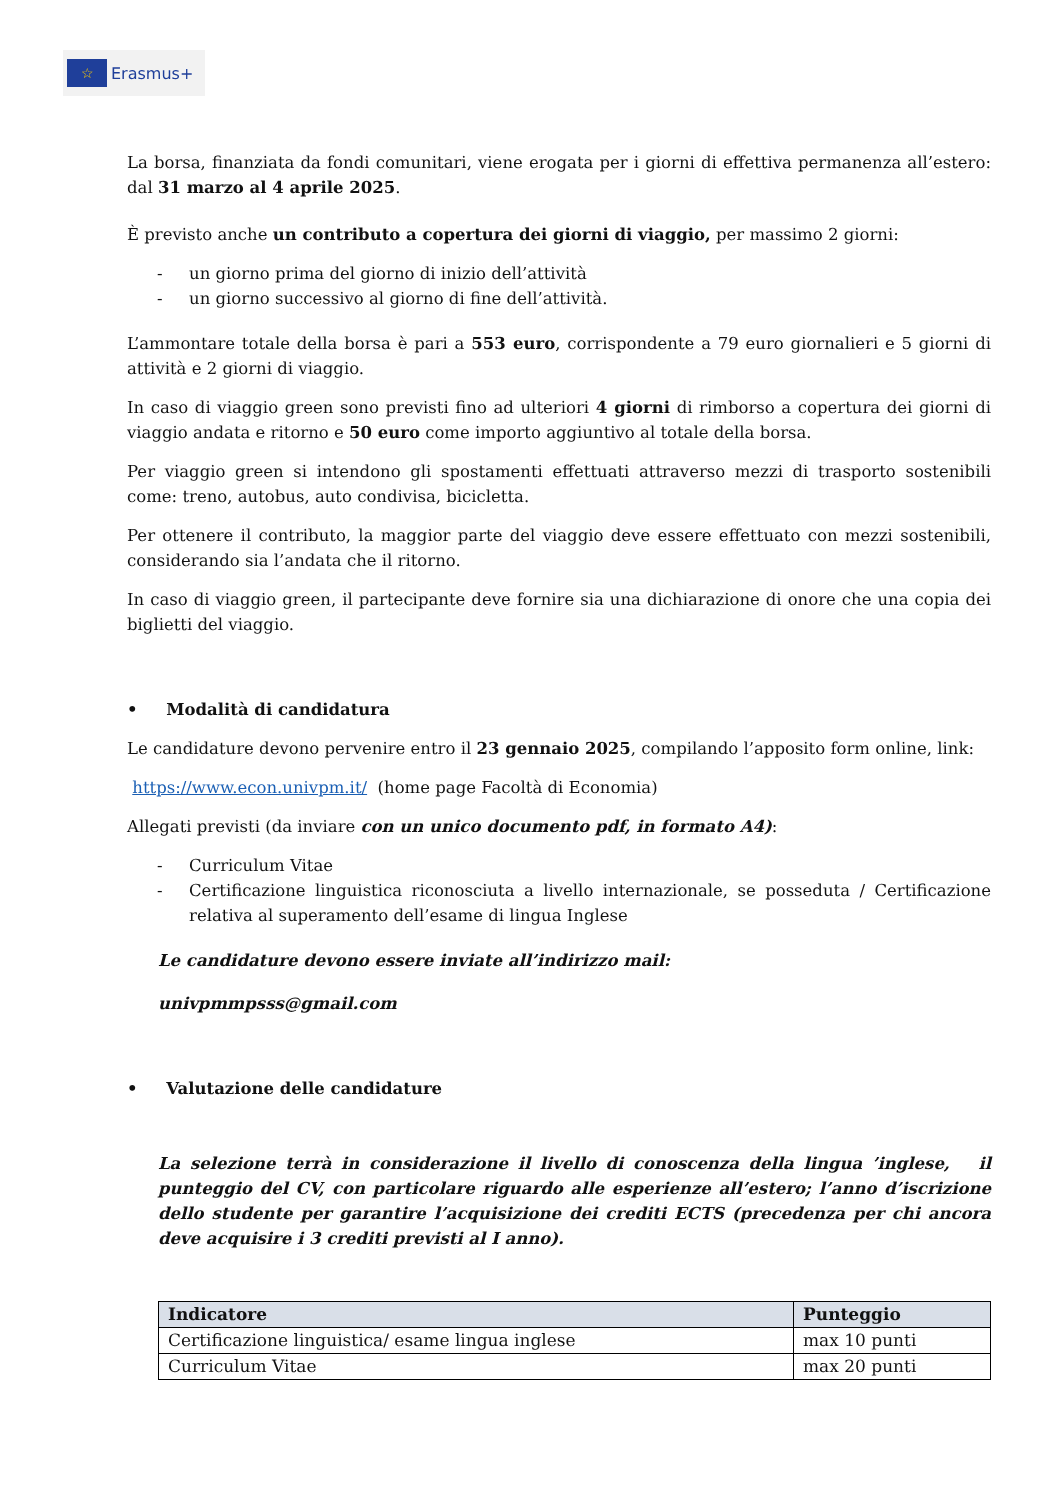☆
Erasmus+
La borsa, finanziata da fondi comunitari, viene erogata per i giorni di effettiva permanenza all’estero: dal 31 marzo al 4 aprile 2025.
È previsto anche un contributo a copertura dei giorni di viaggio, per massimo 2 giorni:
- un giorno prima del giorno di inizio dell’attività
- un giorno successivo al giorno di fine dell’attività.
L’ammontare totale della borsa è pari a 553 euro, corrispondente a 79 euro giornalieri e 5 giorni di attività e 2 giorni di viaggio.
In caso di viaggio green sono previsti fino ad ulteriori 4 giorni di rimborso a copertura dei giorni di viaggio andata e ritorno e 50 euro come importo aggiuntivo al totale della borsa.
Per viaggio green si intendono gli spostamenti effettuati attraverso mezzi di trasporto sostenibili come: treno, autobus, auto condivisa, bicicletta.
Per ottenere il contributo, la maggior parte del viaggio deve essere effettuato con mezzi sostenibili, considerando sia l’andata che il ritorno.
In caso di viaggio green, il partecipante deve fornire sia una dichiarazione di onore che una copia dei biglietti del viaggio.
• Modalità di candidatura
Le candidature devono pervenire entro il 23 gennaio 2025, compilando l’apposito form online, link:
https://www.econ.univpm.it/ (home page Facoltà di Economia)
Allegati previsti (da inviare con un unico documento pdf, in formato A4):
- Curriculum Vitae
- Certificazione linguistica riconosciuta a livello internazionale, se posseduta / Certificazione relativa al superamento dell’esame di lingua Inglese
Le candidature devono essere inviate all’indirizzo mail:
univpmmpsss@gmail.com
• Valutazione delle candidature
La selezione terrà in considerazione il livello di conoscenza della lingua ’inglese, il punteggio del CV, con particolare riguardo alle esperienze all’estero; l’anno d’iscrizione dello studente per garantire l’acquisizione dei crediti ECTS (precedenza per chi ancora deve acquisire i 3 crediti previsti al I anno).
| Indicatore | Punteggio |
| --- | --- |
| Certificazione linguistica/ esame lingua inglese | max 10 punti |
| Curriculum Vitae | max 20 punti |